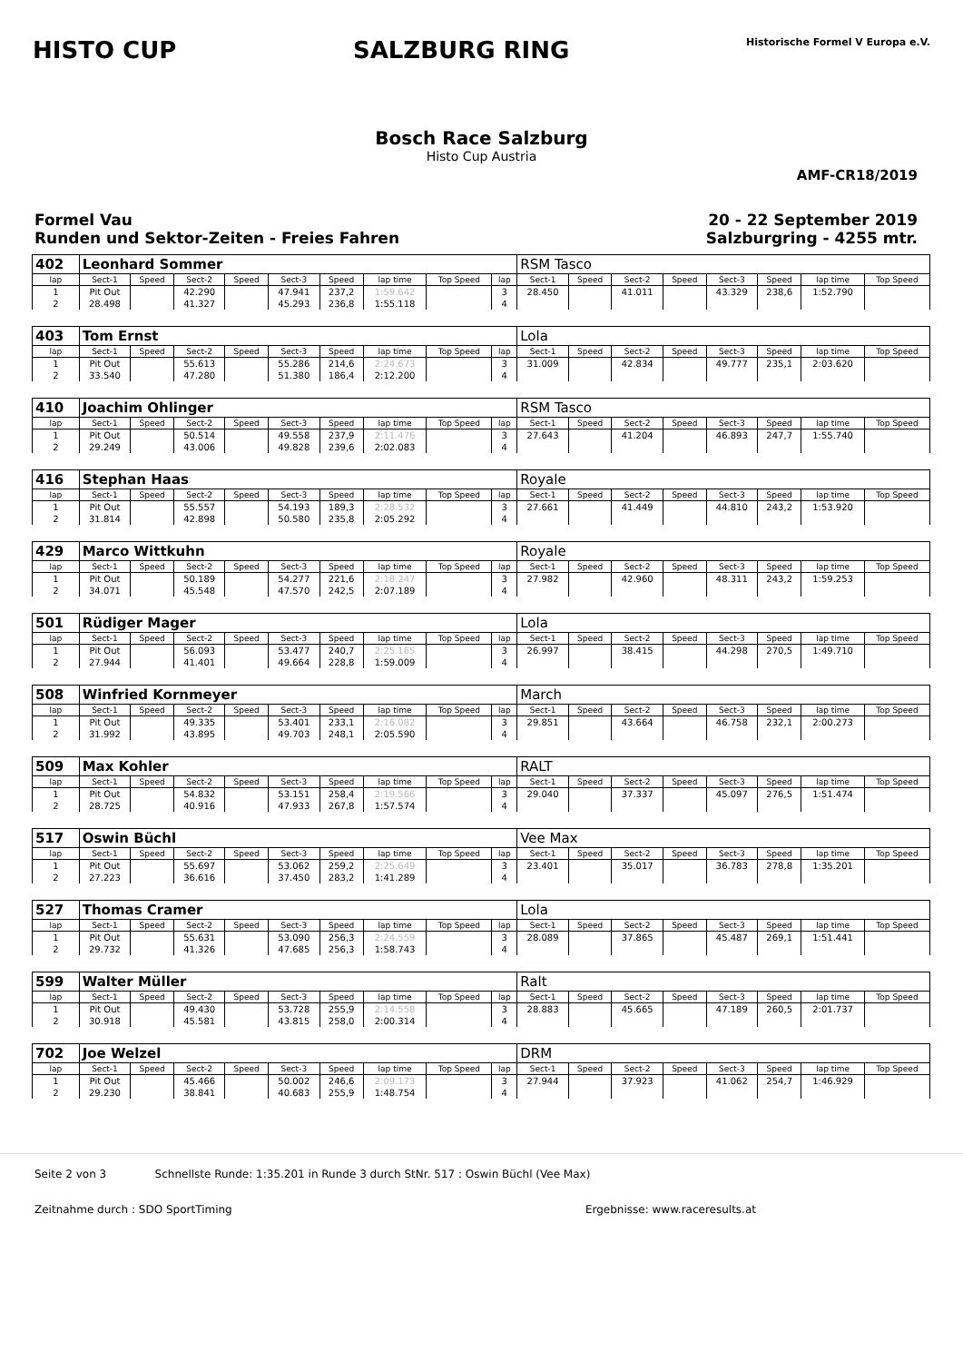HISTO CUP SALZBURG RING
Historische Formel V Europa e.V.
Bosch Race Salzburg
Histo Cup Austria
AMF-CR18/2019
Formel Vau
Runden und Sektor-Zeiten - Freies Fahren
20 - 22 September 2019
Salzburgring - 4255 mtr.
| 402 | Leonhard Sommer | | | | | | | | | RSM Tasco | | | | | | | |
| lap | Sect-1 | Speed | Sect-2 | Speed | Sect-3 | Speed | lap time | Top Speed | lap | Sect-1 | Speed | Sect-2 | Speed | Sect-3 | Speed | lap time | Top Speed |
| 1 | Pit Out | | 42.290 | | 47.941 | 237,2 | 1:59.642 | | 3 | 28.450 | | 41.011 | | 43.329 | 238,6 | 1:52.790 | |
| 2 | 28.498 | | 41.327 | | 45.293 | 236,8 | 1:55.118 | | 4 | | | | | | | | |
| 403 | Tom Ernst | | | | | | | | | Lola | | | | | | | |
| lap | Sect-1 | Speed | Sect-2 | Speed | Sect-3 | Speed | lap time | Top Speed | lap | Sect-1 | Speed | Sect-2 | Speed | Sect-3 | Speed | lap time | Top Speed |
| 1 | Pit Out | | 55.613 | | 55.286 | 214,6 | 2:24.673 | | 3 | 31.009 | | 42.834 | | 49.777 | 235,1 | 2:03.620 | |
| 2 | 33.540 | | 47.280 | | 51.380 | 186,4 | 2:12.200 | | 4 | | | | | | | | |
| 410 | Joachim Ohlinger | | | | | | | | | RSM Tasco | | | | | | | |
| lap | Sect-1 | Speed | Sect-2 | Speed | Sect-3 | Speed | lap time | Top Speed | lap | Sect-1 | Speed | Sect-2 | Speed | Sect-3 | Speed | lap time | Top Speed |
| 1 | Pit Out | | 50.514 | | 49.558 | 237,9 | 2:11.476 | | 3 | 27.643 | | 41.204 | | 46.893 | 247,7 | 1:55.740 | |
| 2 | 29.249 | | 43.006 | | 49.828 | 239,6 | 2:02.083 | | 4 | | | | | | | | |
| 416 | Stephan Haas | | | | | | | | | Royale | | | | | | | |
| lap | Sect-1 | Speed | Sect-2 | Speed | Sect-3 | Speed | lap time | Top Speed | lap | Sect-1 | Speed | Sect-2 | Speed | Sect-3 | Speed | lap time | Top Speed |
| 1 | Pit Out | | 55.557 | | 54.193 | 189,3 | 2:28.532 | | 3 | 27.661 | | 41.449 | | 44.810 | 243,2 | 1:53.920 | |
| 2 | 31.814 | | 42.898 | | 50.580 | 235,8 | 2:05.292 | | 4 | | | | | | | | |
| 429 | Marco Wittkuhn | | | | | | | | | Royale | | | | | | | |
| lap | Sect-1 | Speed | Sect-2 | Speed | Sect-3 | Speed | lap time | Top Speed | lap | Sect-1 | Speed | Sect-2 | Speed | Sect-3 | Speed | lap time | Top Speed |
| 1 | Pit Out | | 50.189 | | 54.277 | 221,6 | 2:18.247 | | 3 | 27.982 | | 42.960 | | 48.311 | 243,2 | 1:59.253 | |
| 2 | 34.071 | | 45.548 | | 47.570 | 242,5 | 2:07.189 | | 4 | | | | | | | | |
| 501 | Rüdiger Mager | | | | | | | | | Lola | | | | | | | |
| lap | Sect-1 | Speed | Sect-2 | Speed | Sect-3 | Speed | lap time | Top Speed | lap | Sect-1 | Speed | Sect-2 | Speed | Sect-3 | Speed | lap time | Top Speed |
| 1 | Pit Out | | 56.093 | | 53.477 | 240,7 | 2:25.165 | | 3 | 26.997 | | 38.415 | | 44.298 | 270,5 | 1:49.710 | |
| 2 | 27.944 | | 41.401 | | 49.664 | 228,8 | 1:59.009 | | 4 | | | | | | | | |
| 508 | Winfried Kornmeyer | | | | | | | | | March | | | | | | | |
| lap | Sect-1 | Speed | Sect-2 | Speed | Sect-3 | Speed | lap time | Top Speed | lap | Sect-1 | Speed | Sect-2 | Speed | Sect-3 | Speed | lap time | Top Speed |
| 1 | Pit Out | | 49.335 | | 53.401 | 233,1 | 2:16.082 | | 3 | 29.851 | | 43.664 | | 46.758 | 232,1 | 2:00.273 | |
| 2 | 31.992 | | 43.895 | | 49.703 | 248,1 | 2:05.590 | | 4 | | | | | | | | |
| 509 | Max Kohler | | | | | | | | | RALT | | | | | | | |
| lap | Sect-1 | Speed | Sect-2 | Speed | Sect-3 | Speed | lap time | Top Speed | lap | Sect-1 | Speed | Sect-2 | Speed | Sect-3 | Speed | lap time | Top Speed |
| 1 | Pit Out | | 54.832 | | 53.151 | 258,4 | 2:19.566 | | 3 | 29.040 | | 37.337 | | 45.097 | 276,5 | 1:51.474 | |
| 2 | 28.725 | | 40.916 | | 47.933 | 267,8 | 1:57.574 | | 4 | | | | | | | | |
| 517 | Oswin Büchl | | | | | | | | | Vee Max | | | | | | | |
| lap | Sect-1 | Speed | Sect-2 | Speed | Sect-3 | Speed | lap time | Top Speed | lap | Sect-1 | Speed | Sect-2 | Speed | Sect-3 | Speed | lap time | Top Speed |
| 1 | Pit Out | | 55.697 | | 53.062 | 259,2 | 2:25.649 | | 3 | 23.401 | | 35.017 | | 36.783 | 278,8 | 1:35.201 | |
| 2 | 27.223 | | 36.616 | | 37.450 | 283,2 | 1:41.289 | | 4 | | | | | | | | |
| 527 | Thomas Cramer | | | | | | | | | Lola | | | | | | | |
| lap | Sect-1 | Speed | Sect-2 | Speed | Sect-3 | Speed | lap time | Top Speed | lap | Sect-1 | Speed | Sect-2 | Speed | Sect-3 | Speed | lap time | Top Speed |
| 1 | Pit Out | | 55.631 | | 53.090 | 256,3 | 2:24.559 | | 3 | 28.089 | | 37.865 | | 45.487 | 269,1 | 1:51.441 | |
| 2 | 29.732 | | 41.326 | | 47.685 | 256,3 | 1:58.743 | | 4 | | | | | | | | |
| 599 | Walter Müller | | | | | | | | | Ralt | | | | | | | |
| lap | Sect-1 | Speed | Sect-2 | Speed | Sect-3 | Speed | lap time | Top Speed | lap | Sect-1 | Speed | Sect-2 | Speed | Sect-3 | Speed | lap time | Top Speed |
| 1 | Pit Out | | 49.430 | | 53.728 | 255,9 | 2:14.558 | | 3 | 28.883 | | 45.665 | | 47.189 | 260,5 | 2:01.737 | |
| 2 | 30.918 | | 45.581 | | 43.815 | 258,0 | 2:00.314 | | 4 | | | | | | | | |
| 702 | Joe Welzel | | | | | | | | | DRM | | | | | | | |
| lap | Sect-1 | Speed | Sect-2 | Speed | Sect-3 | Speed | lap time | Top Speed | lap | Sect-1 | Speed | Sect-2 | Speed | Sect-3 | Speed | lap time | Top Speed |
| 1 | Pit Out | | 45.466 | | 50.002 | 246,6 | 2:09.173 | | 3 | 27.944 | | 37.923 | | 41.062 | 254,7 | 1:46.929 | |
| 2 | 29.230 | | 38.841 | | 40.683 | 255,9 | 1:48.754 | | 4 | | | | | | | | |
Seite 2 von 3 Schnellste Runde: 1:35.201 in Runde 3 durch StNr. 517 : Oswin Büchl (Vee Max)
Zeitnahme durch : SDO SportTiming Ergebnisse: www.raceresults.at